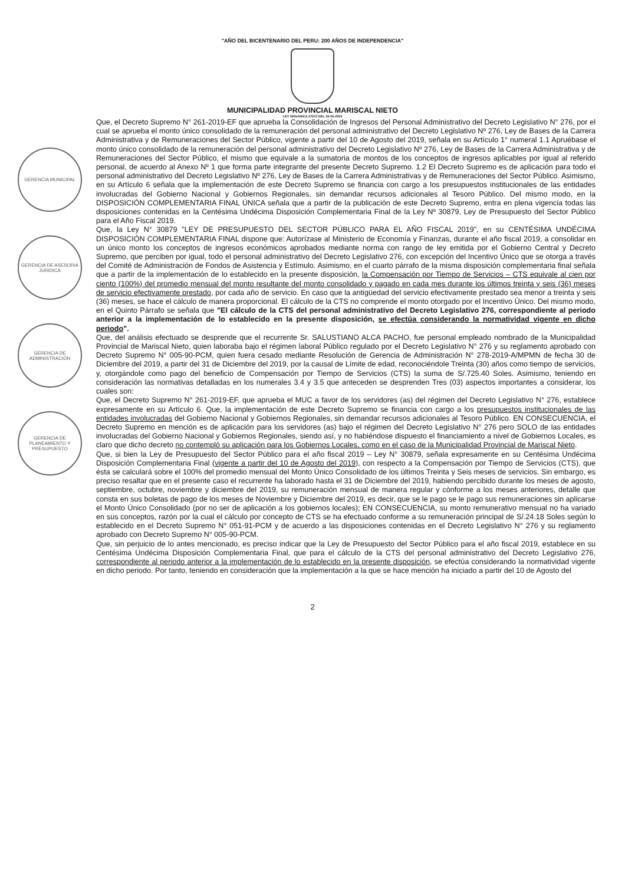GERENCIA MUNICIPAL
GERENCIA DE ASESORIA JURIDICA
GERENCIA DE ADMINISTRACIÓN
GERENCIA DE PLANEAMIENTO Y PRESUPUESTO
"AÑO DEL BICENTENARIO DEL PERU: 200 AÑOS DE INDEPENDENCIA"
MUNICIPALIDAD PROVINCIAL MARISCAL NIETO
LEY ORGANICA 27972 DEL 26-05-2003
Que, el Decreto Supremo N° 261-2019-EF que aprueba la Consolidación de Ingresos del Personal Administrativo del Decreto Legislativo N° 276, por el cual se aprueba el monto único consolidado de la remuneración del personal administrativo del Decreto Legislativo Nº 276, Ley de Bases de la Carrera Administrativa y de Remuneraciones del Sector Público, vigente a partir del 10 de Agosto del 2019, señala en su Artículo 1° numeral 1.1 Apruébase el monto único consolidado de la remuneración del personal administrativo del Decreto Legislativo Nº 276, Ley de Bases de la Carrera Administrativa y de Remuneraciones del Sector Público, el mismo que equivale a la sumatoria de montos de los conceptos de ingresos aplicables por igual al referido personal, de acuerdo al Anexo Nº 1 que forma parte integrante del presente Decreto Supremo. 1.2 El Decreto Supremo es de aplicación para todo el personal administrativo del Decreto Legislativo Nº 276, Ley de Bases de la Carrera Administrativas y de Remuneraciones del Sector Público. Asimismo, en su Artículo 6 señala que la implementación de este Decreto Supremo se financia con cargo a los presupuestos institucionales de las entidades involucradas del Gobierno Nacional y Gobiernos Regionales, sin demandar recursos adicionales al Tesoro Público. Del mismo modo, en la DISPOSICIÓN COMPLEMENTARIA FINAL ÚNICA señala que a partir de la publicación de este Decreto Supremo, entra en plena vigencia todas las disposiciones contenidas en la Centésima Undécima Disposición Complementaria Final de la Ley Nº 30879, Ley de Presupuesto del Sector Público para el Año Fiscal 2019.
Que, la Ley N° 30879 "LEY DE PRESUPUESTO DEL SECTOR PÚBLICO PARA EL AÑO FISCAL 2019", en su CENTÉSIMA UNDÉCIMA DISPOSICIÓN COMPLEMENTARIA FINAL dispone que: Autorízase al Ministerio de Economía y Finanzas, durante el año fiscal 2019, a consolidar en un único monto los conceptos de ingresos económicos aprobados mediante norma con rango de ley emitida por el Gobierno Central y Decreto Supremo, que perciben por igual, todo el personal administrativo del Decreto Legislativo 276, con excepción del Incentivo Único que se otorga a través del Comité de Administración de Fondos de Asistencia y Estímulo. Asimismo, en el cuarto párrafo de la misma disposición complementaria final señala que a partir de la implementación de lo establecido en la presente disposición, la Compensación por Tiempo de Servicios – CTS equivale al cien por ciento (100%) del promedio mensual del monto resultante del monto consolidado y pagado en cada mes durante los últimos treinta y seis (36) meses de servicio efectivamente prestado, por cada año de servicio. En caso que la antigüedad del servicio efectivamente prestado sea menor a treinta y seis (36) meses, se hace el cálculo de manera proporcional. El cálculo de la CTS no comprende el monto otorgado por el Incentivo Único. Del mismo modo, en el Quinto Párrafo se señala que "El cálculo de la CTS del personal administrativo del Decreto Legislativo 276, correspondiente al periodo anterior a la implementación de lo establecido en la presente disposición, se efectúa considerando la normatividad vigente en dicho periodo".
Que, del análisis efectuado se desprende que el recurrente Sr. SALUSTIANO ALCA PACHO, fue personal empleado nombrado de la Municipalidad Provincial de Mariscal Nieto, quien laboraba bajo el régimen laboral Público regulado por el Decreto Legislativo N° 276 y su reglamento aprobado con Decreto Supremo N° 005-90-PCM, quien fuera cesado mediante Resolución de Gerencia de Administración N° 278-2019-A/MPMN de fecha 30 de Diciembre del 2019, a partir del 31 de Diciembre del 2019, por la causal de Límite de edad, reconociéndole Treinta (30) años como tiempo de servicios, y, otorgándole como pago del beneficio de Compensación por Tiempo de Servicios (CTS) la suma de S/.725.40 Soles. Asimismo, teniendo en consideración las normativas detalladas en los numerales 3.4 y 3.5 que anteceden se desprenden Tres (03) aspectos importantes a considerar, los cuales son:
Que, el Decreto Supremo N° 261-2019-EF, que aprueba el MUC a favor de los servidores (as) del régimen del Decreto Legislativo N° 276, establece expresamente en su Artículo 6. Que, la implementación de este Decreto Supremo se financia con cargo a los presupuestos institucionales de las entidades involucradas del Gobierno Nacional y Gobiernos Regionales, sin demandar recursos adicionales al Tesoro Público. EN CONSECUENCIA, el Decreto Supremo en mención es de aplicación para los servidores (as) bajo el régimen del Decreto Legislativo N° 276 pero SOLO de las entidades involucradas del Gobierno Nacional y Gobiernos Regionales, siendo así, y no habiéndose dispuesto el financiamiento a nivel de Gobiernos Locales, es claro que dicho decreto no contempló su aplicación para los Gobiernos Locales, como en el caso de la Municipalidad Provincial de Mariscal Nieto.
Que, si bien la Ley de Presupuesto del Sector Público para el año fiscal 2019 – Ley N° 30879, señala expresamente en su Centésima Undécima Disposición Complementaria Final (vigente a partir del 10 de Agosto del 2019), con respecto a la Compensación por Tiempo de Servicios (CTS), que ésta se calculará sobre el 100% del promedio mensual del Monto Único Consolidado de los últimos Treinta y Seis meses de servicios. Sin embargo, es preciso resaltar que en el presente caso el recurrente ha laborado hasta el 31 de Diciembre del 2019, habiendo percibido durante los meses de agosto, septiembre, octubre, noviembre y diciembre del 2019, su remuneración mensual de manera regular y cònforme a los meses anteriores, detalle que consta en sus boletas de pago de los meses de Noviembre y Diciembre del 2019, es decir, que se le pago se le pago sus remuneraciones sin aplicarse el Monto Único Consolidado (por no ser de aplicación a los gobiernos locales); EN CONSECUENCIA, su monto remunerativo mensual no ha variado en sus conceptos, razón por la cual el cálculo por concepto de CTS se ha efectuado conforme a su remuneración principal de S/.24.18 Soles según lo establecido en el Decreto Supremo N° 051-91-PCM y de acuerdo a las disposiciones contenidas en el Decreto Legislativo N° 276 y su reglamento aprobado con Decreto Supremo N° 005-90-PCM.
Que, sin perjuicio de lo antes mencionado, es preciso indicar que la Ley de Presupuesto del Sector Público para el año fiscal 2019, establece en su Centésima Undécima Disposición Complementaria Final, que para el cálculo de la CTS del personal administrativo del Decreto Legislativo 276, correspondiente al periodo anterior a la implementación de lo establecido en la presente disposición, se efectúa considerando la normatividad vigente en dicho periodo. Por tanto, teniendo en consideración que la implementación a la que se hace mención ha iniciado a partir del 10 de Agosto del
2